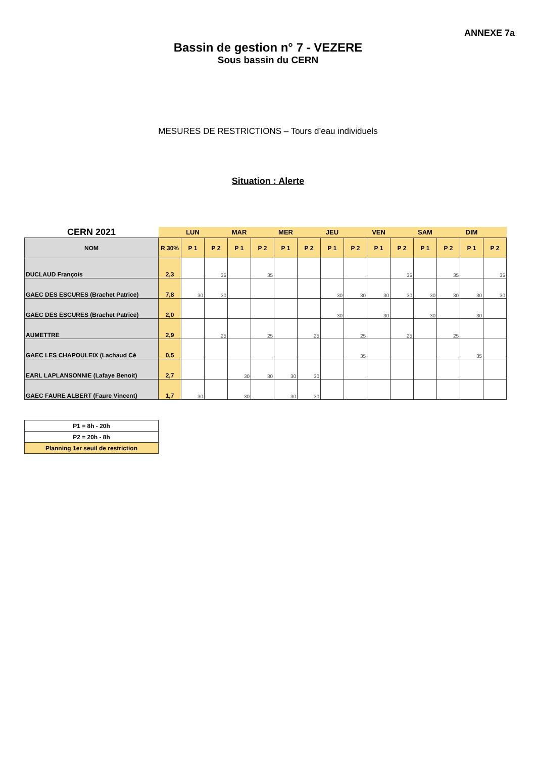ANNEXE 7a
Bassin de gestion n° 7 - VEZERE
Sous bassin du CERN
MESURES DE RESTRICTIONS – Tours d’eau individuels
Situation : Alerte
| CERN 2021 | | LUN | | MAR | | MER | | JEU | | VEN | | SAM | | DIM | |
| --- | --- | --- | --- | --- | --- | --- | --- | --- | --- | --- | --- | --- | --- | --- | --- |
| NOM | R 30% | P 1 | P 2 | P 1 | P 2 | P 1 | P 2 | P 1 | P 2 | P 1 | P 2 | P 1 | P 2 | P 1 | P 2 |
| DUCLAUD François | 2,3 | | 35 | | 35 | | | | | | 35 | | 35 | | 35 |
| GAEC DES ESCURES (Brachet Patrice) | 7,8 | 30 | 30 | | | | | 30 | 30 | 30 | 30 | 30 | 30 | 30 | 30 |
| GAEC DES ESCURES (Brachet Patrice) | 2,0 | | | | | | | 30 | | 30 | | 30 | | 30 | |
| AUMETTRE | 2,9 | | 25 | | 25 | | 25 | | 25 | | 25 | | 25 | | |
| GAEC LES CHAPOULEIX (Lachaud Cé | 0,5 | | | | | | | | 35 | | | | | 35 | |
| EARL LAPLANSONNIE (Lafaye Benoit) | 2,7 | | | 30 | 30 | 30 | 30 | | | | | | | | |
| GAEC FAURE ALBERT (Faure Vincent) | 1,7 | 30 | | 30 | | 30 | 30 | | | | | | | | |
| P1 = 8h - 20h |
| P2 = 20h - 8h |
| Planning 1er seuil de restriction |